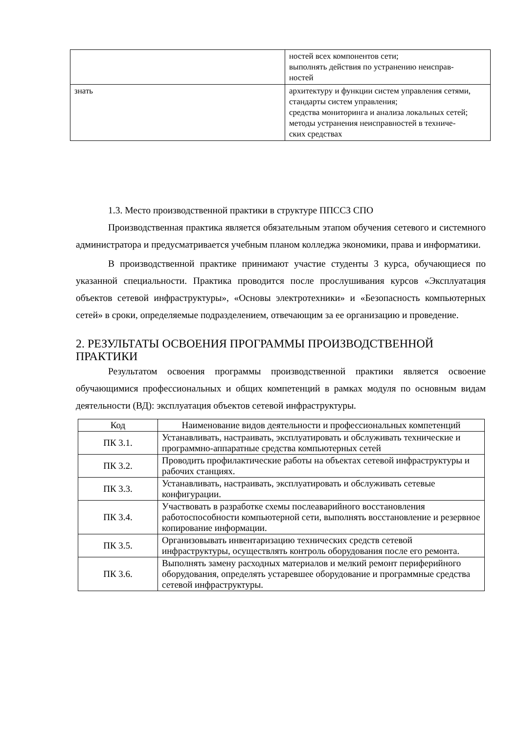| | ностей всех компонентов сети; выполнять действия по устранению неисправ- ностей |
| знать | архитектуру и функции систем управления сетями, стандарты систем управления; средства мониторинга и анализа локальных сетей; методы устранения неисправностей в техниче- ских средствах |
1.3. Место производственной практики в структуре ППССЗ СПО
Производственная практика является обязательным этапом обучения сетевого и системного администратора и предусматривается учебным планом колледжа экономики, права и информатики.
В производственной практике принимают участие студенты 3 курса, обучающиеся по указанной специальности. Практика проводится после прослушивания курсов «Эксплуатация объектов сетевой инфраструктуры», «Основы электротехники» и «Безопасность компьютерных сетей» в сроки, определяемые подразделением, отвечающим за ее организацию и проведение.
2. РЕЗУЛЬТАТЫ ОСВОЕНИЯ ПРОГРАММЫ ПРОИЗВОДСТВЕННОЙ ПРАКТИКИ
Результатом освоения программы производственной практики является освоение обучающимися профессиональных и общих компетенций в рамках модуля по основным видам деятельности (ВД): эксплуатация объектов сетевой инфраструктуры.
| Код | Наименование видов деятельности и профессиональных компетенций |
| --- | --- |
| ПК 3.1. | Устанавливать, настраивать, эксплуатировать и обслуживать технические и программно-аппаратные средства компьютерных сетей |
| ПК 3.2. | Проводить профилактические работы на объектах сетевой инфраструктуры и рабочих станциях. |
| ПК 3.3. | Устанавливать, настраивать, эксплуатировать и обслуживать сетевые конфигурации. |
| ПК 3.4. | Участвовать в разработке схемы послеаварийного восстановления работоспособности компьютерной сети, выполнять восстановление и резервное копирование информации. |
| ПК 3.5. | Организовывать инвентаризацию технических средств сетевой инфраструктуры, осуществлять контроль оборудования после его ремонта. |
| ПК 3.6. | Выполнять замену расходных материалов и мелкий ремонт периферийного оборудования, определять устаревшее оборудование и программные средства сетевой инфраструктуры. |